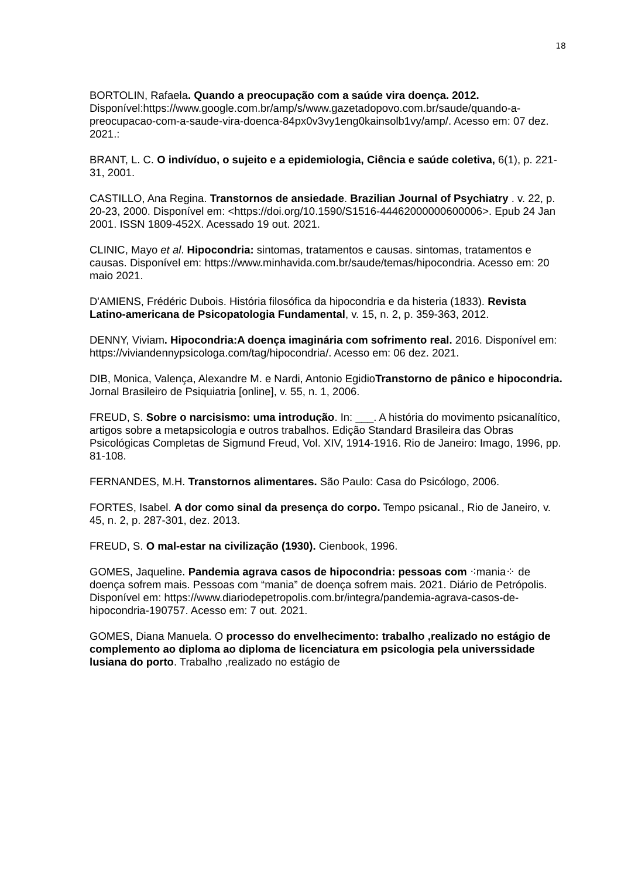18
BORTOLIN, Rafaela. Quando a preocupação com a saúde vira doença. 2012. Disponível:https://www.google.com.br/amp/s/www.gazetadopovo.com.br/saude/quando-a-preocupacao-com-a-saude-vira-doenca-84px0v3vy1eng0kainsolb1vy/amp/. Acesso em: 07 dez. 2021.:
BRANT, L. C. O indivíduo, o sujeito e a epidemiologia, Ciência e saúde coletiva, 6(1), p. 221-31, 2001.
CASTILLO, Ana Regina. Transtornos de ansiedade. Brazilian Journal of Psychiatry . v. 22, p. 20-23, 2000. Disponível em: <https://doi.org/10.1590/S1516-44462000000600006>. Epub 24 Jan 2001. ISSN 1809-452X. Acessado 19 out. 2021.
CLINIC, Mayo et al. Hipocondria: sintomas, tratamentos e causas. sintomas, tratamentos e causas. Disponível em: https://www.minhavida.com.br/saude/temas/hipocondria. Acesso em: 20 maio 2021.
D'AMIENS, Frédéric Dubois. História filosófica da hipocondria e da histeria (1833). Revista Latino-americana de Psicopatologia Fundamental, v. 15, n. 2, p. 359-363, 2012.
DENNY, Viviam. Hipocondria:A doença imaginária com sofrimento real. 2016. Disponível em: https://viviandennypsicologa.com/tag/hipocondria/. Acesso em: 06 dez. 2021.
DIB, Monica, Valença, Alexandre M. e Nardi, Antonio EgidioTranstorno de pânico e hipocondria. Jornal Brasileiro de Psiquiatria [online], v. 55, n. 1, 2006.
FREUD, S. Sobre o narcisismo: uma introdução. In: ___. A história do movimento psicanalítico, artigos sobre a metapsicologia e outros trabalhos. Edição Standard Brasileira das Obras Psicológicas Completas de Sigmund Freud, Vol. XIV, 1914-1916. Rio de Janeiro: Imago, 1996, pp. 81-108.
FERNANDES, M.H. Transtornos alimentares. São Paulo: Casa do Psicólogo, 2006.
FORTES, Isabel. A dor como sinal da presença do corpo. Tempo psicanal., Rio de Janeiro, v. 45, n. 2, p. 287-301, dez. 2013.
FREUD, S. O mal-estar na civilização (1930). Cienbook, 1996.
GOMES, Jaqueline. Pandemia agrava casos de hipocondria: pessoas com ⁖mania⁘ de doença sofrem mais. Pessoas com “mania” de doença sofrem mais. 2021. Diário de Petrópolis. Disponível em: https://www.diariodepetropolis.com.br/integra/pandemia-agrava-casos-de-hipocondria-190757. Acesso em: 7 out. 2021.
GOMES, Diana Manuela. O processo do envelhecimento: trabalho ,realizado no estágio de complemento ao diploma ao diploma de licenciatura em psicologia pela universsidade lusiana do porto. Trabalho ,realizado no estágio de